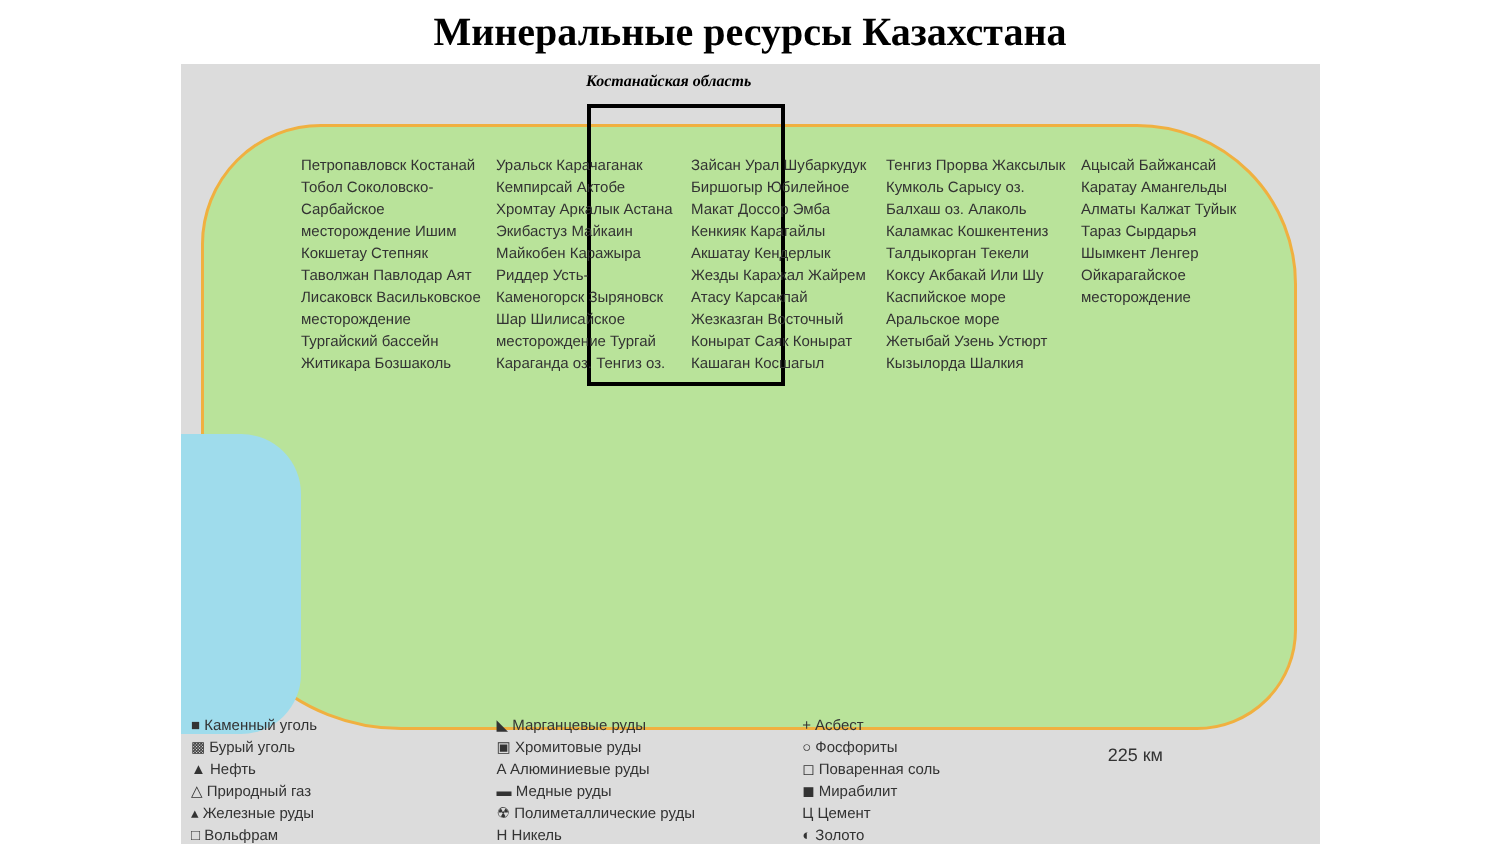Минеральные ресурсы Казахстана
Костанайская область
Петропавловск Костанай Тобол Соколовско-Сарбайское месторождение Ишим Кокшетау Степняк Таволжан Павлодар Аят Лисаковск Васильковское месторождение Тургайский бассейн Житикара Бозшаколь Уральск Карачаганак Кемпирсай Актобе Хромтау Аркалык Астана Экибастуз Майкаин Майкобен Каражыра Риддер Усть-Каменогорск Зыряновск Шар Шилисайское месторождение Тургай Караганда оз. Тенгиз оз. Зайсан Урал Шубаркудук Биршогыр Юбилейное Макат Доссор Эмба Кенкияк Карагайлы Акшатау Кендерлык Жезды Каражал Жайрем Атасу Карсакпай Жезказган Восточный Конырат Саяк Конырат Кашаган Косшагыл Тенгиз Прорва Жаксылык Кумколь Сарысу оз. Балхаш оз. Алаколь Каламкас Кошкентениз Талдыкорган Текели Коксу Акбакай Или Шу Каспийское море Аральское море Жетыбай Узень Устюрт Кызылорда Шалкия Ацысай Байжансай Каратау Амангельды Алматы Калжат Туйык Тараз Сырдарья Шымкент Ленгер Ойкарагайское месторождение
■ Каменный уголь
▩ Бурый уголь
▲ Нефть
△ Природный газ
▴ Железные руды
□ Вольфрам
◣ Марганцевые руды
▣ Хромитовые руды
A Алюминиевые руды
▬ Медные руды
☢ Полиметаллические руды
H Никель
+ Асбест
○ Фосфориты
◻ Поваренная соль
◼ Мирабилит
Ц Цемент
◐ Золото
225 км